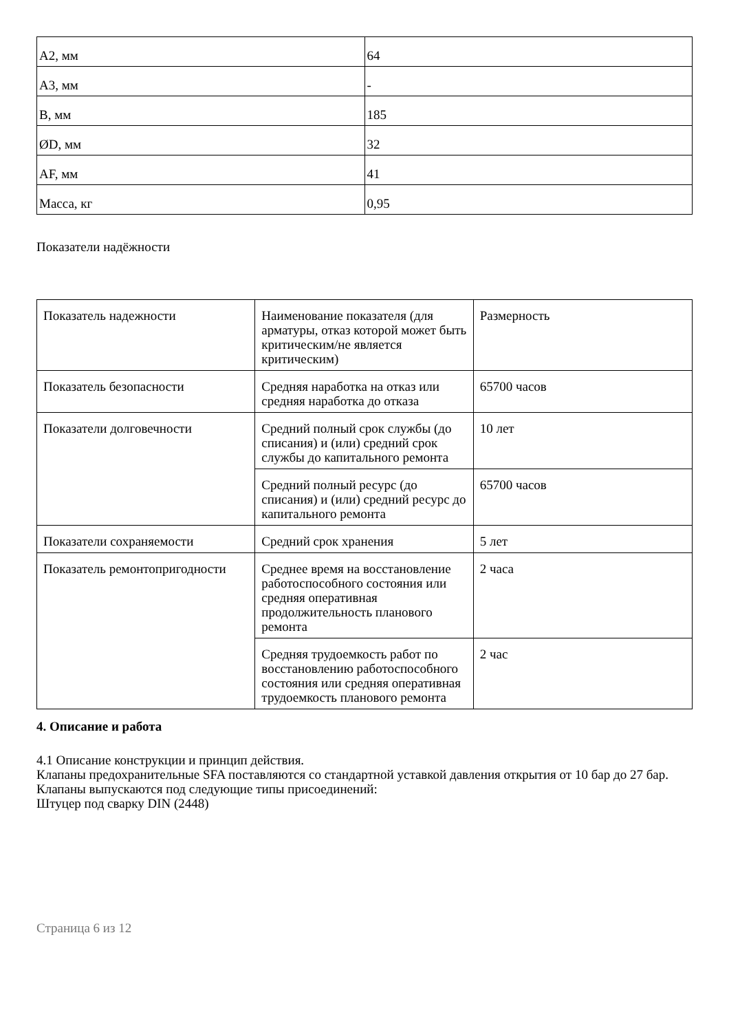| А2, мм | 64 |
| А3, мм | - |
| B, мм | 185 |
| ØD, мм | 32 |
| AF, мм | 41 |
| Масса, кг | 0,95 |
Показатели надёжности
| Показатель надежности | Наименование показателя (для арматуры, отказ которой может быть критическим/не является критическим) | Размерность |
| Показатель безопасности | Средняя наработка на отказ или средняя наработка до отказа | 65700 часов |
| Показатели долговечности | Средний полный срок службы (до списания) и (или) средний срок службы до капитального ремонта | 10 лет |
| | Средний полный ресурс (до списания) и (или) средний ресурс до капитального ремонта | 65700 часов |
| Показатели сохраняемости | Средний срок хранения | 5 лет |
| Показатель ремонтопригодности | Среднее время на восстановление работоспособного состояния или средняя оперативная продолжительность планового ремонта | 2 часа |
| | Средняя трудоемкость работ по восстановлению работоспособного состояния или средняя оперативная трудоемкость планового ремонта | 2 час |
4. Описание и работа
4.1 Описание конструкции и принцип действия.
Клапаны предохранительные SFA поставляются со стандартной уставкой давления открытия от 10 бар до 27 бар.
Клапаны выпускаются под следующие типы присоединений:
Штуцер под сварку DIN (2448)
Страница 6 из 12